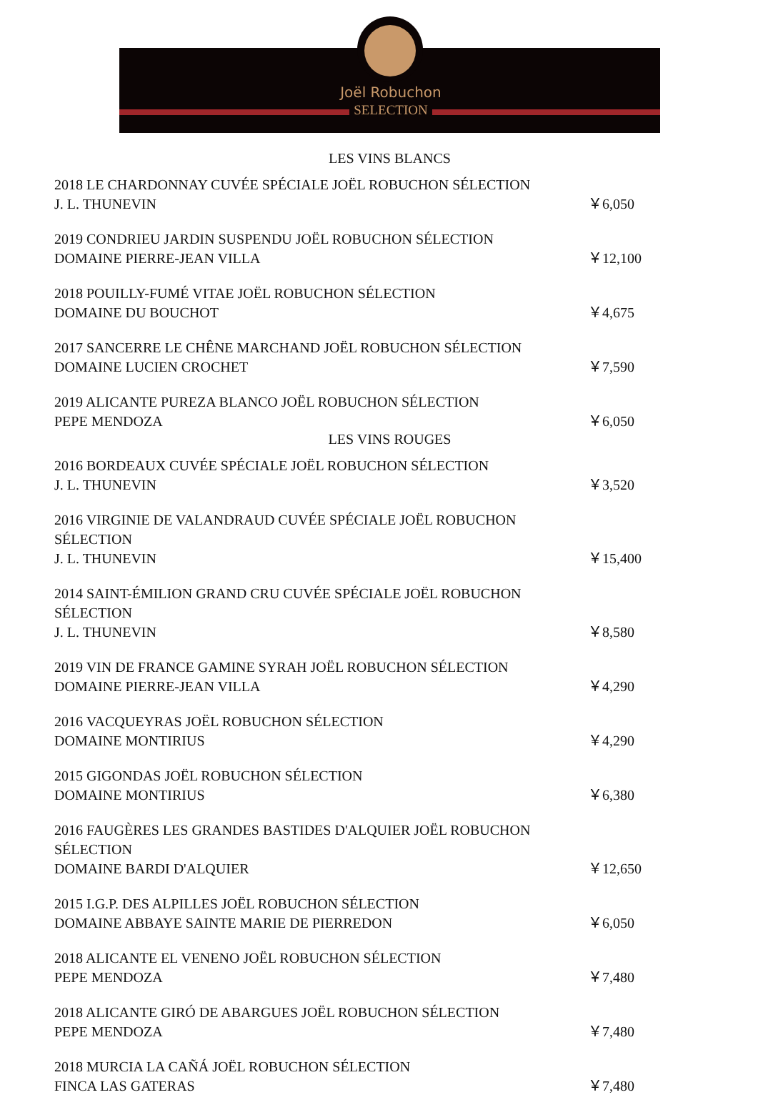Joël Robuchon
SELECTION
LES VINS BLANCS
2018 LE CHARDONNAY CUVÉE SPÉCIALE JOËL ROBUCHON SÉLECTION
J. L. THUNEVIN
￥6,050
2019 CONDRIEU JARDIN SUSPENDU JOËL ROBUCHON SÉLECTION
DOMAINE PIERRE-JEAN VILLA
￥12,100
2018 POUILLY-FUMÉ VITAE JOËL ROBUCHON SÉLECTION
DOMAINE DU BOUCHOT
￥4,675
2017 SANCERRE LE CHÊNE MARCHAND JOËL ROBUCHON SÉLECTION
DOMAINE LUCIEN CROCHET
￥7,590
2019 ALICANTE PUREZA BLANCO JOËL ROBUCHON SÉLECTION
PEPE MENDOZA
￥6,050
LES VINS ROUGES
2016 BORDEAUX CUVÉE SPÉCIALE JOËL ROBUCHON SÉLECTION
J. L. THUNEVIN
￥3,520
2016 VIRGINIE DE VALANDRAUD CUVÉE SPÉCIALE JOËL ROBUCHON SÉLECTION
J. L. THUNEVIN
￥15,400
2014 SAINT-ÉMILION GRAND CRU CUVÉE SPÉCIALE JOËL ROBUCHON SÉLECTION
J. L. THUNEVIN
￥8,580
2019 VIN DE FRANCE GAMINE SYRAH JOËL ROBUCHON SÉLECTION
DOMAINE PIERRE-JEAN VILLA
￥4,290
2016 VACQUEYRAS JOËL ROBUCHON SÉLECTION
DOMAINE MONTIRIUS
￥4,290
2015 GIGONDAS JOËL ROBUCHON SÉLECTION
DOMAINE MONTIRIUS
￥6,380
2016 FAUGÈRES LES GRANDES BASTIDES D'ALQUIER JOËL ROBUCHON SÉLECTION
DOMAINE BARDI D'ALQUIER
￥12,650
2015 I.G.P. DES ALPILLES JOËL ROBUCHON SÉLECTION
DOMAINE ABBAYE SAINTE MARIE DE PIERREDON
￥6,050
2018 ALICANTE EL VENENO JOËL ROBUCHON SÉLECTION
PEPE MENDOZA
￥7,480
2018 ALICANTE GIRÓ DE ABARGUES JOËL ROBUCHON SÉLECTION
PEPE MENDOZA
￥7,480
2018 MURCIA LA CAÑÁ JOËL ROBUCHON SÉLECTION
FINCA LAS GATERAS
￥7,480